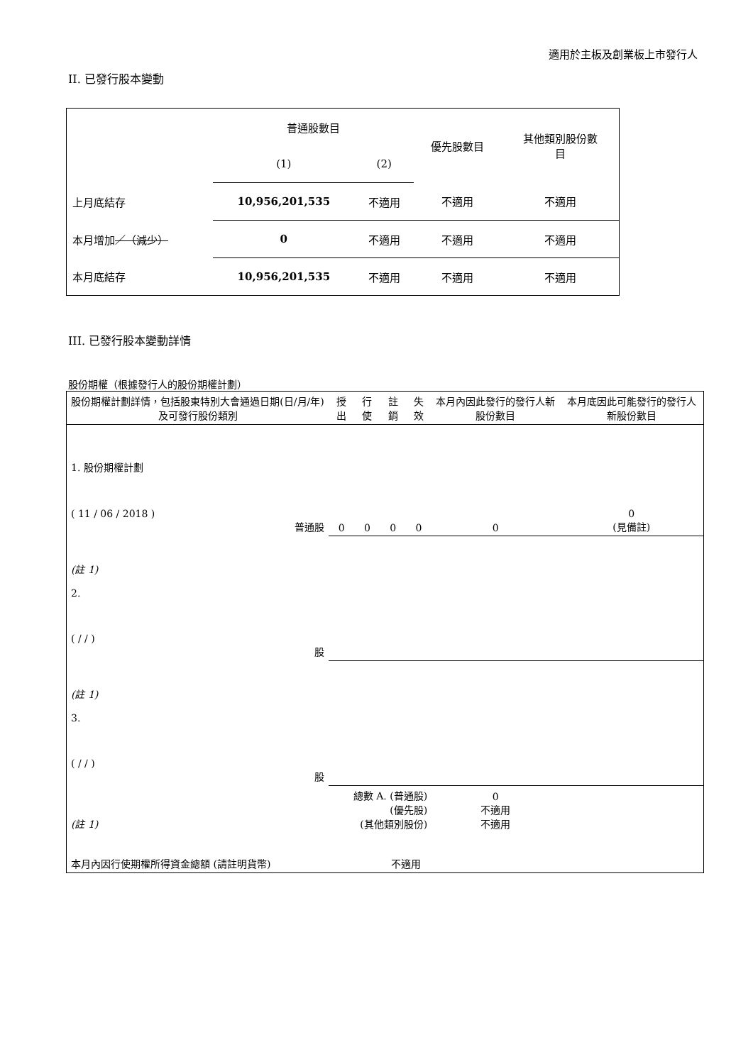適用於主板及創業板上市發行人
II. 已發行股本變動
| | 普通股數目 | | 優先股數目 | 其他類別股份數 目 |
| | (1) | (2) | | |
| 上月底結存 | 10,956,201,535 | 不適用 | 不適用 | 不適用 |
| 本月增加 ／（減少） | 0 | 不適用 | 不適用 | 不適用 |
| 本月底結存 | 10,956,201,535 | 不適用 | 不適用 | 不適用 |
III. 已發行股本變動詳情
股份期權（根據發行人的股份期權計劃）
| 股份期權計劃詳情，包括股東特別大會通過日期(日/月/年) 及可發行股份類別 | 授出 | 行使 | 註銷 | 失效 | 本月內因此發行的發行人新股份數目 | 本月底因此可能發行的發行人新股份數目 |
| 1. 股份期權計劃 ( 11 / 06 / 2018 ) 普通股 | 0 | 0 | 0 | 0 | 0 | 0 (見備註) |
| (註 1) 2. ( / / ) 股 | | | | | | |
| (註 1) 3. ( / / ) 股 | | | | | | |
| (註 1) | 總數 A. (普通股) (優先股) (其他類別股份) | | | | 0 不適用 不適用 | |
| 本月內因行使期權所得資金總額 (請註明貨幣) | | | 不適用 | | | |